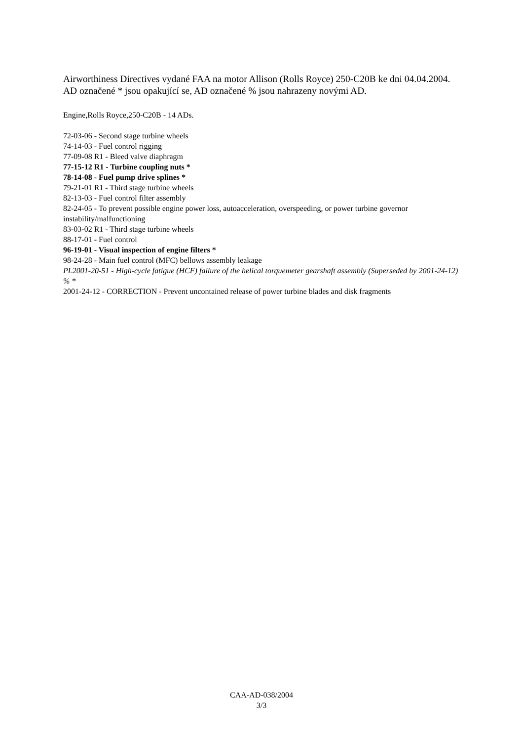Airworthiness Directives vydané FAA na motor Allison (Rolls Royce) 250-C20B ke dni 04.04.2004. AD označené * jsou opakující se, AD označené % jsou nahrazeny novými AD.
Engine,Rolls Royce,250-C20B - 14 ADs.
72-03-06 - Second stage turbine wheels
74-14-03 - Fuel control rigging
77-09-08 R1 - Bleed valve diaphragm
77-15-12 R1 - Turbine coupling nuts *
78-14-08 - Fuel pump drive splines *
79-21-01 R1 - Third stage turbine wheels
82-13-03 - Fuel control filter assembly
82-24-05 - To prevent possible engine power loss, autoacceleration, overspeeding, or power turbine governor instability/malfunctioning
83-03-02 R1 - Third stage turbine wheels
88-17-01 - Fuel control
96-19-01 - Visual inspection of engine filters *
98-24-28 - Main fuel control (MFC) bellows assembly leakage
PL2001-20-51 - High-cycle fatigue (HCF) failure of the helical torquemeter gearshaft assembly (Superseded by 2001-24-12) % *
2001-24-12 - CORRECTION - Prevent uncontained release of power turbine blades and disk fragments
CAA-AD-038/2004
3/3